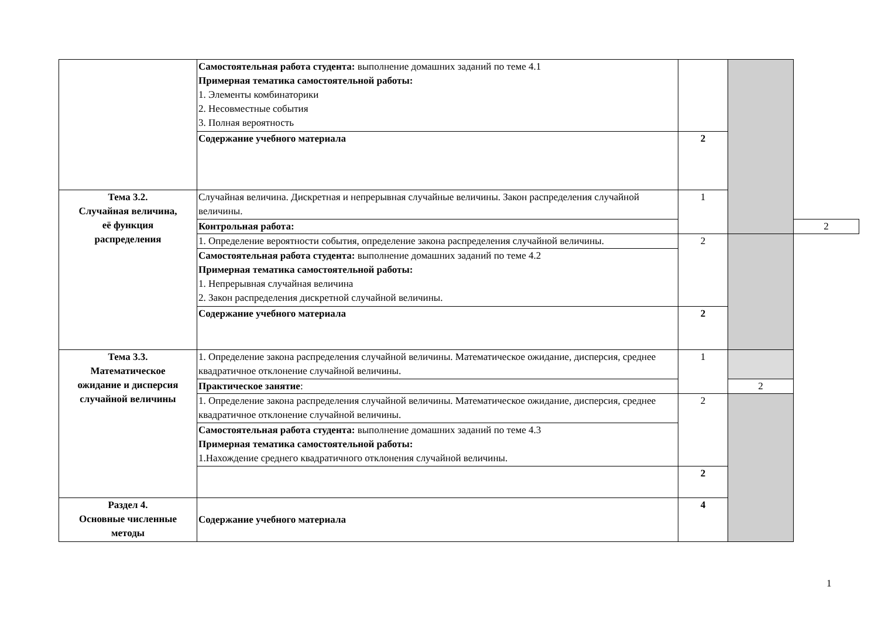| | Самостоятельная работа студента: выполнение домашних заданий по теме 4.1 Примерная тематика самостоятельной работы: 1. Элементы комбинаторики 2. Несовместные события 3. Полная вероятность | | | |
| | Содержание учебного материала | 2 | | |
| Тема 3.2. Случайная величина, её функция распределения | Случайная величина. Дискретная и непрерывная случайные величины. Закон распределения случайной величины. | 1 | | |
| | Контрольная работа: | | | 2 |
| | 1. Определение вероятности события, определение закона распределения случайной величины. | 2 | | |
| | Самостоятельная работа студента: выполнение домашних заданий по теме 4.2 Примерная тематика самостоятельной работы: 1. Непрерывная случайная величина 2. Закон распределения дискретной случайной величины. | | | |
| | Содержание учебного материала | 2 | | |
| Тема 3.3. Математическое ожидание и дисперсия случайной величины | 1. Определение закона распределения случайной величины. Математическое ожидание, дисперсия, среднее квадратичное отклонение случайной величины. | 1 | | |
| | Практическое занятие : | | 2 | |
| | 1. Определение закона распределения случайной величины. Математическое ожидание, дисперсия, среднее квадратичное отклонение случайной величины. | 2 | | |
| | Самостоятельная работа студента: выполнение домашних заданий по теме 4.3 Примерная тематика самостоятельной работы: 1.Нахождение среднего квадратичного отклонения случайной величины. | | | |
| | | 2 | | |
| Раздел 4. Основные численные методы | Содержание учебного материала | 4 | | |
1